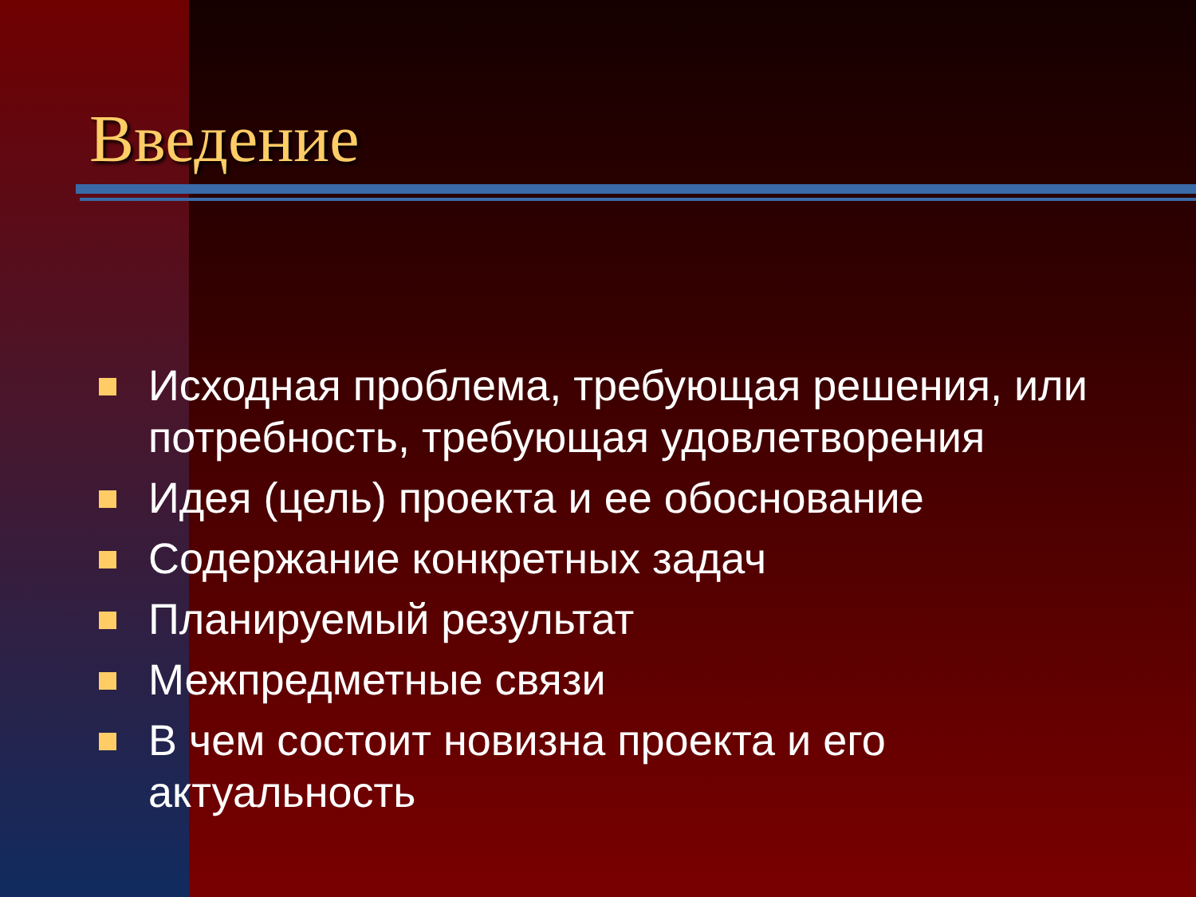Введение
Исходная проблема, требующая решения, или потребность, требующая удовлетворения
Идея (цель) проекта и ее обоснование
Содержание конкретных задач
Планируемый результат
Межпредметные связи
В чем состоит новизна проекта и его актуальность